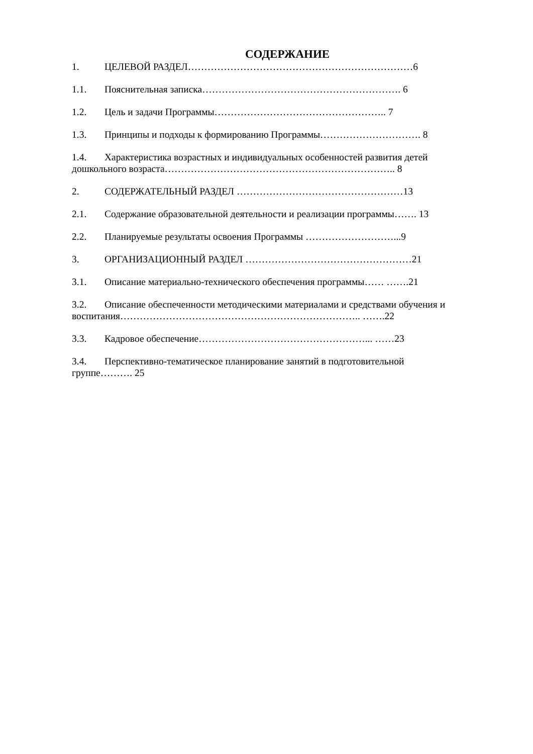СОДЕРЖАНИЕ
1. ЦЕЛЕВОЙ РАЗДЕЛ……………………………………………………………6
1.1. Пояснительная записка……………………………………………………. 6
1.2. Цель и задачи Программы…………………………………………….. 7
1.3. Принципы и подходы к формированию Программы…………………………. 8
1.4. Характеристика возрастных и индивидуальных особенностей развития детей дошкольного возраста…………………………………………………………….. 8
2. СОДЕРЖАТЕЛЬНЫЙ РАЗДЕЛ ……………………………………………13
2.1. Содержание образовательной деятельности и реализации программы……. 13
2.2. Планируемые результаты освоения Программы ………………………...9
3. ОРГАНИЗАЦИОННЫЙ РАЗДЕЛ ……………………………………………21
3.1. Описание материально-технического обеспечения программы…… …….21
3.2. Описание обеспеченности методическими материалами и средствами обучения и воспитания……………………………………………………………….. …….22
3.3. Кадровое обеспечение……………………………………………... ……23
3.4. Перспективно-тематическое планирование занятий в подготовительной группе………. 25